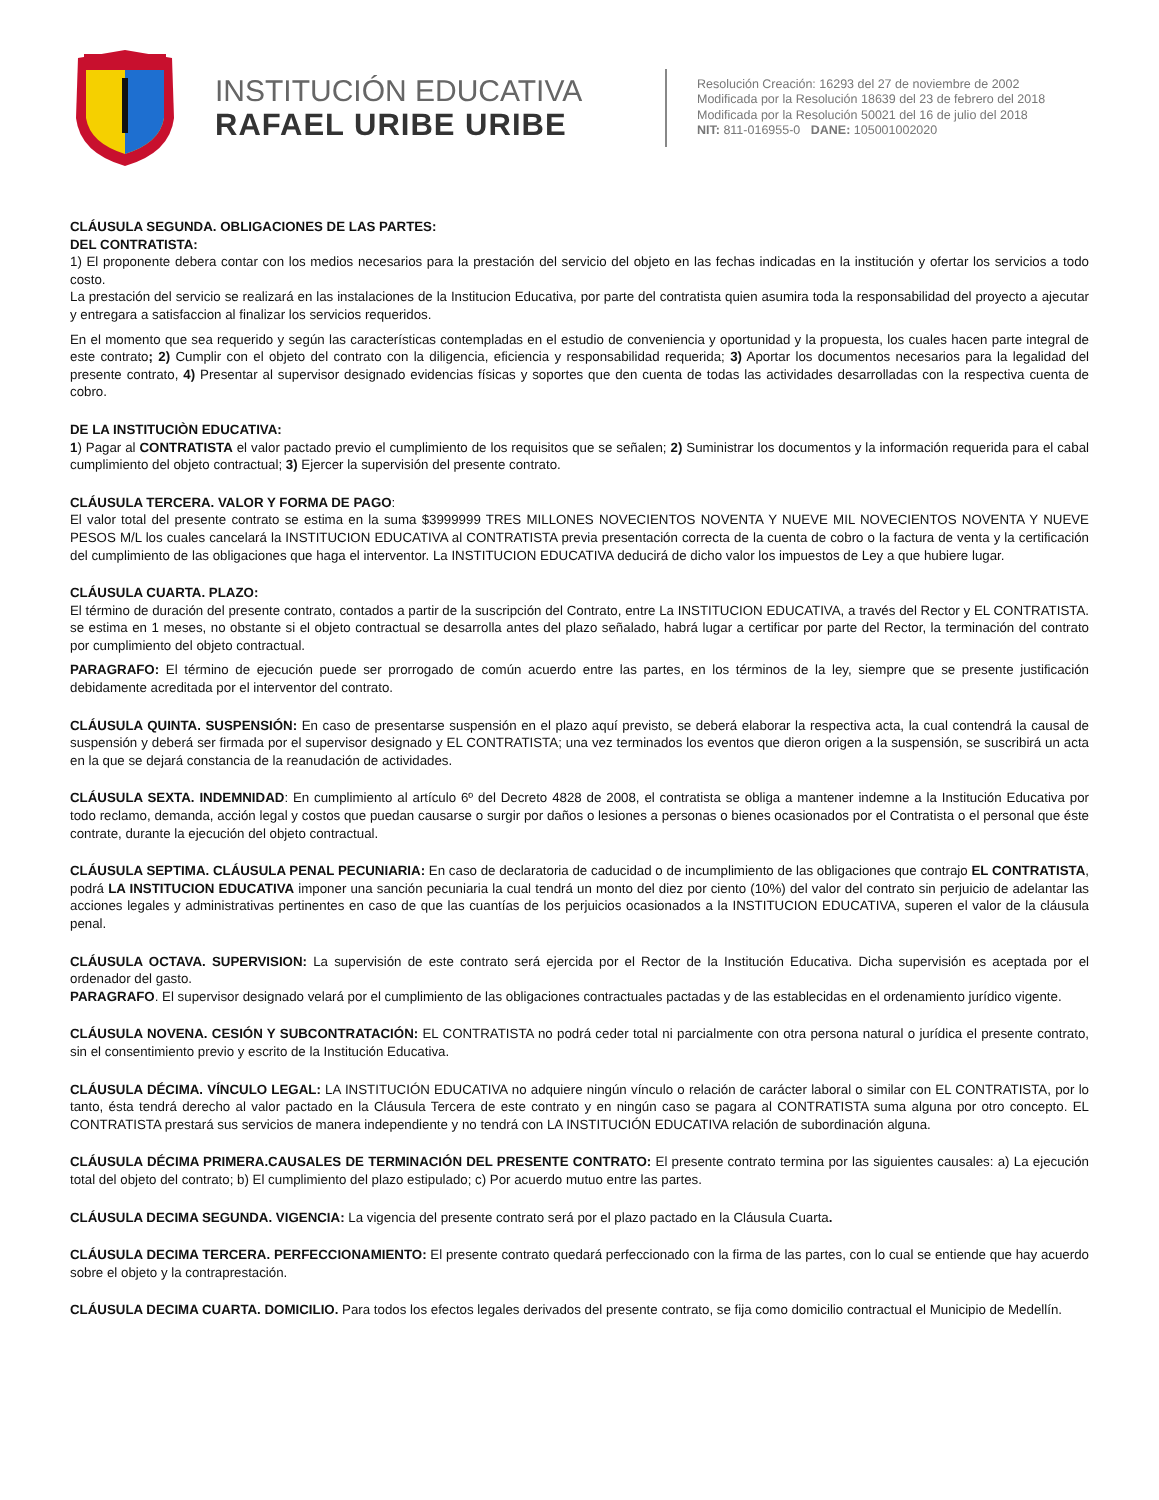INSTITUCIÓN EDUCATIVA
RAFAEL URIBE URIBE
Resolución Creación: 16293 del 27 de noviembre de 2002
Modificada por la Resolución 18639 del 23 de febrero del 2018
Modificada por la Resolución 50021 del 16 de julio del 2018
NIT: 811-016955-0 DANE: 105001002020
CLÁUSULA SEGUNDA. OBLIGACIONES DE LAS PARTES:
DEL CONTRATISTA:
1) El proponente debera contar con los medios necesarios para la prestación del servicio del objeto en las fechas indicadas en la institución y ofertar los servicios a todo costo.
La prestación del servicio se realizará en las instalaciones de la Institucion Educativa, por parte del contratista quien asumira toda la responsabilidad del proyecto a ajecutar y entregara a satisfaccion al finalizar los servicios requeridos.
En el momento que sea requerido y según las características contempladas en el estudio de conveniencia y oportunidad y la propuesta, los cuales hacen parte integral de este contrato; 2) Cumplir con el objeto del contrato con la diligencia, eficiencia y responsabilidad requerida; 3) Aportar los documentos necesarios para la legalidad del presente contrato, 4) Presentar al supervisor designado evidencias físicas y soportes que den cuenta de todas las actividades desarrolladas con la respectiva cuenta de cobro.
DE LA INSTITUCIÒN EDUCATIVA:
1) Pagar al CONTRATISTA el valor pactado previo el cumplimiento de los requisitos que se señalen; 2) Suministrar los documentos y la información requerida para el cabal cumplimiento del objeto contractual; 3) Ejercer la supervisión del presente contrato.
CLÁUSULA TERCERA. VALOR Y FORMA DE PAGO:
El valor total del presente contrato se estima en la suma $3999999 TRES MILLONES NOVECIENTOS NOVENTA Y NUEVE MIL NOVECIENTOS NOVENTA Y NUEVE PESOS M/L los cuales cancelará la INSTITUCION EDUCATIVA al CONTRATISTA previa presentación correcta de la cuenta de cobro o la factura de venta y la certificación del cumplimiento de las obligaciones que haga el interventor. La INSTITUCION EDUCATIVA deducirá de dicho valor los impuestos de Ley a que hubiere lugar.
CLÁUSULA CUARTA. PLAZO:
El término de duración del presente contrato, contados a partir de la suscripción del Contrato, entre La INSTITUCION EDUCATIVA, a través del Rector y EL CONTRATISTA. se estima en 1 meses, no obstante si el objeto contractual se desarrolla antes del plazo señalado, habrá lugar a certificar por parte del Rector, la terminación del contrato por cumplimiento del objeto contractual.
PARAGRAFO: El término de ejecución puede ser prorrogado de común acuerdo entre las partes, en los términos de la ley, siempre que se presente justificación debidamente acreditada por el interventor del contrato.
CLÁUSULA QUINTA. SUSPENSIÓN: En caso de presentarse suspensión en el plazo aquí previsto, se deberá elaborar la respectiva acta, la cual contendrá la causal de suspensión y deberá ser firmada por el supervisor designado y EL CONTRATISTA; una vez terminados los eventos que dieron origen a la suspensión, se suscribirá un acta en la que se dejará constancia de la reanudación de actividades.
CLÁUSULA SEXTA. INDEMNIDAD: En cumplimiento al artículo 6º del Decreto 4828 de 2008, el contratista se obliga a mantener indemne a la Institución Educativa por todo reclamo, demanda, acción legal y costos que puedan causarse o surgir por daños o lesiones a personas o bienes ocasionados por el Contratista o el personal que éste contrate, durante la ejecución del objeto contractual.
CLÁUSULA SEPTIMA. CLÁUSULA PENAL PECUNIARIA: En caso de declaratoria de caducidad o de incumplimiento de las obligaciones que contrajo EL CONTRATISTA, podrá LA INSTITUCION EDUCATIVA imponer una sanción pecuniaria la cual tendrá un monto del diez por ciento (10%) del valor del contrato sin perjuicio de adelantar las acciones legales y administrativas pertinentes en caso de que las cuantías de los perjuicios ocasionados a la INSTITUCION EDUCATIVA, superen el valor de la cláusula penal.
CLÁUSULA OCTAVA. SUPERVISION: La supervisión de este contrato será ejercida por el Rector de la Institución Educativa. Dicha supervisión es aceptada por el ordenador del gasto.
PARAGRAFO. El supervisor designado velará por el cumplimiento de las obligaciones contractuales pactadas y de las establecidas en el ordenamiento jurídico vigente.
CLÁUSULA NOVENA. CESIÓN Y SUBCONTRATACIÓN: EL CONTRATISTA no podrá ceder total ni parcialmente con otra persona natural o jurídica el presente contrato, sin el consentimiento previo y escrito de la Institución Educativa.
CLÁUSULA DÉCIMA. VÍNCULO LEGAL: LA INSTITUCIÓN EDUCATIVA no adquiere ningún vínculo o relación de carácter laboral o similar con EL CONTRATISTA, por lo tanto, ésta tendrá derecho al valor pactado en la Cláusula Tercera de este contrato y en ningún caso se pagara al CONTRATISTA suma alguna por otro concepto. EL CONTRATISTA prestará sus servicios de manera independiente y no tendrá con LA INSTITUCIÓN EDUCATIVA relación de subordinación alguna.
CLÁUSULA DÉCIMA PRIMERA.CAUSALES DE TERMINACIÓN DEL PRESENTE CONTRATO: El presente contrato termina por las siguientes causales: a) La ejecución total del objeto del contrato; b) El cumplimiento del plazo estipulado; c) Por acuerdo mutuo entre las partes.
CLÁUSULA DECIMA SEGUNDA. VIGENCIA: La vigencia del presente contrato será por el plazo pactado en la Cláusula Cuarta.
CLÁUSULA DECIMA TERCERA. PERFECCIONAMIENTO: El presente contrato quedará perfeccionado con la firma de las partes, con lo cual se entiende que hay acuerdo sobre el objeto y la contraprestación.
CLÁUSULA DECIMA CUARTA. DOMICILIO. Para todos los efectos legales derivados del presente contrato, se fija como domicilio contractual el Municipio de Medellín.